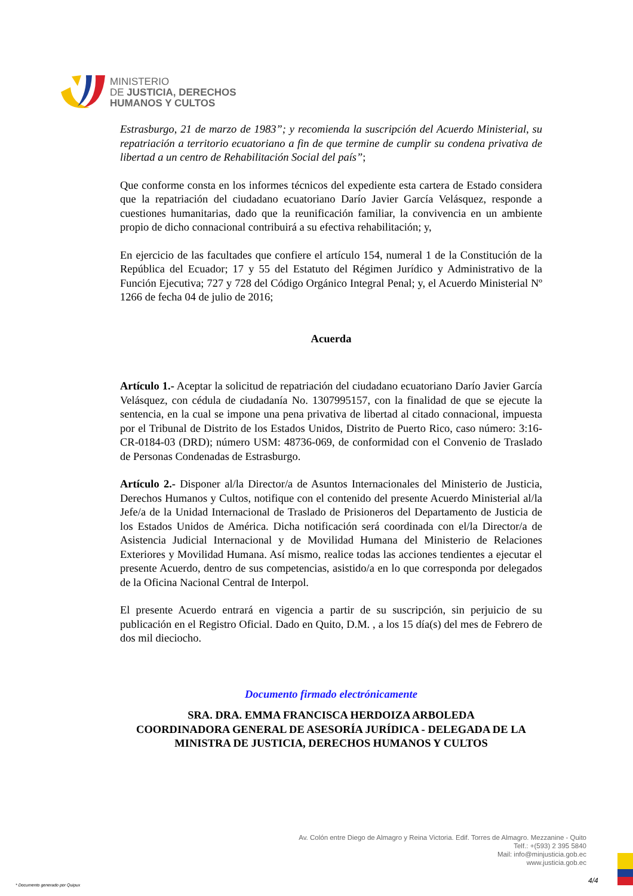MINISTERIO
DE JUSTICIA, DERECHOS
HUMANOS Y CULTOS
Estrasburgo, 21 de marzo de 1983”; y recomienda la suscripción del Acuerdo Ministerial, su repatriación a territorio ecuatoriano a fin de que termine de cumplir su condena privativa de libertad a un centro de Rehabilitación Social del país”;
Que conforme consta en los informes técnicos del expediente esta cartera de Estado considera que la repatriación del ciudadano ecuatoriano Darío Javier García Velásquez, responde a cuestiones humanitarias, dado que la reunificación familiar, la convivencia en un ambiente propio de dicho connacional contribuirá a su efectiva rehabilitación; y,
En ejercicio de las facultades que confiere el artículo 154, numeral 1 de la Constitución de la República del Ecuador; 17 y 55 del Estatuto del Régimen Jurídico y Administrativo de la Función Ejecutiva; 727 y 728 del Código Orgánico Integral Penal; y, el Acuerdo Ministerial Nº 1266 de fecha 04 de julio de 2016;
Acuerda
Artículo 1.- Aceptar la solicitud de repatriación del ciudadano ecuatoriano Darío Javier García Velásquez, con cédula de ciudadanía No. 1307995157, con la finalidad de que se ejecute la sentencia, en la cual se impone una pena privativa de libertad al citado connacional, impuesta por el Tribunal de Distrito de los Estados Unidos, Distrito de Puerto Rico, caso número: 3:16-CR-0184-03 (DRD); número USM: 48736-069, de conformidad con el Convenio de Traslado de Personas Condenadas de Estrasburgo.
Artículo 2.- Disponer al/la Director/a de Asuntos Internacionales del Ministerio de Justicia, Derechos Humanos y Cultos, notifique con el contenido del presente Acuerdo Ministerial al/la Jefe/a de la Unidad Internacional de Traslado de Prisioneros del Departamento de Justicia de los Estados Unidos de América. Dicha notificación será coordinada con el/la Director/a de Asistencia Judicial Internacional y de Movilidad Humana del Ministerio de Relaciones Exteriores y Movilidad Humana. Así mismo, realice todas las acciones tendientes a ejecutar el presente Acuerdo, dentro de sus competencias, asistido/a en lo que corresponda por delegados de la Oficina Nacional Central de Interpol.
El presente Acuerdo entrará en vigencia a partir de su suscripción, sin perjuicio de su publicación en el Registro Oficial. Dado en Quito, D.M. , a los 15 día(s) del mes de Febrero de dos mil dieciocho.
Documento firmado electrónicamente
SRA. DRA. EMMA FRANCISCA HERDOIZA ARBOLEDA
COORDINADORA GENERAL DE ASESORÍA JURÍDICA - DELEGADA DE LA MINISTRA DE JUSTICIA, DERECHOS HUMANOS Y CULTOS
Av. Colón entre Diego de Almagro y Reina Victoria. Edif. Torres de Almagro. Mezzanine - Quito
Telf.: +(593) 2 395 5840
Mail: info@minjusticia.gob.ec
www.justicia.gob.ec
4/4
* Documento generado por Quipux